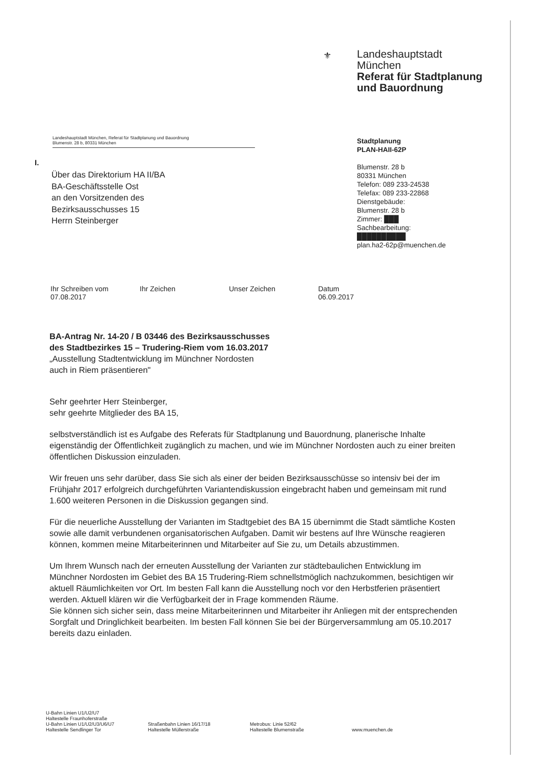⚜
Landeshauptstadt
München
Referat für Stadtplanung
und Bauordnung
Landeshauptstadt München, Referat für Stadtplanung und Bauordnung
Blumenstr. 28 b, 80331 München
Stadtplanung
PLAN-HAII-62P
Blumenstr. 28 b
80331 München
Telefon: 089 233-24538
Telefax: 089 233-22868
Dienstgebäude:
Blumenstr. 28 b
Zimmer: ███
Sachbearbeitung:
██████████
plan.ha2-62p@muenchen.de
I.
Über das Direktorium HA II/BA
BA-Geschäftsstelle Ost
an den Vorsitzenden des
Bezirksausschusses 15
Herrn Steinberger
Ihr Schreiben vom
07.08.2017
Ihr Zeichen Unser Zeichen Datum
06.09.2017
BA-Antrag Nr. 14-20 / B 03446 des Bezirksausschusses
des Stadtbezirkes 15 – Trudering-Riem vom 16.03.2017
„Ausstellung Stadtentwicklung im Münchner Nordosten
auch in Riem präsentieren"
Sehr geehrter Herr Steinberger,
sehr geehrte Mitglieder des BA 15,
selbstverständlich ist es Aufgabe des Referats für Stadtplanung und Bauordnung, planerische Inhalte eigenständig der Öffentlichkeit zugänglich zu machen, und wie im Münchner Nordosten auch zu einer breiten öffentlichen Diskussion einzuladen.
Wir freuen uns sehr darüber, dass Sie sich als einer der beiden Bezirksausschüsse so intensiv bei der im Frühjahr 2017 erfolgreich durchgeführten Variantendiskussion eingebracht haben und gemeinsam mit rund 1.600 weiteren Personen in die Diskussion gegangen sind.
Für die neuerliche Ausstellung der Varianten im Stadtgebiet des BA 15 übernimmt die Stadt sämtliche Kosten sowie alle damit verbundenen organisatorischen Aufgaben. Damit wir bestens auf Ihre Wünsche reagieren können, kommen meine Mitarbeiterinnen und Mitarbeiter auf Sie zu, um Details abzustimmen.
Um Ihrem Wunsch nach der erneuten Ausstellung der Varianten zur städtebaulichen Entwicklung im Münchner Nordosten im Gebiet des BA 15 Trudering-Riem schnellstmöglich nachzukommen, besichtigen wir aktuell Räumlichkeiten vor Ort. Im besten Fall kann die Ausstellung noch vor den Herbstferien präsentiert werden. Aktuell klären wir die Verfügbarkeit der in Frage kommenden Räume.
Sie können sich sicher sein, dass meine Mitarbeiterinnen und Mitarbeiter ihr Anliegen mit der entsprechenden Sorgfalt und Dringlichkeit bearbeiten. Im besten Fall können Sie bei der Bürgerversammlung am 05.10.2017 bereits dazu einladen.
U-Bahn Linien U1/U2/U7
Haltestelle Fraunhoferstraße
U-Bahn Linien U1/U2/U3/U6/U7
Haltestelle Sendlinger Tor
Straßenbahn Linien 16/17/18
Haltestelle Müllerstraße
Metrobus: Linie 52/62
Haltestelle Blumenstraße
www.muenchen.de